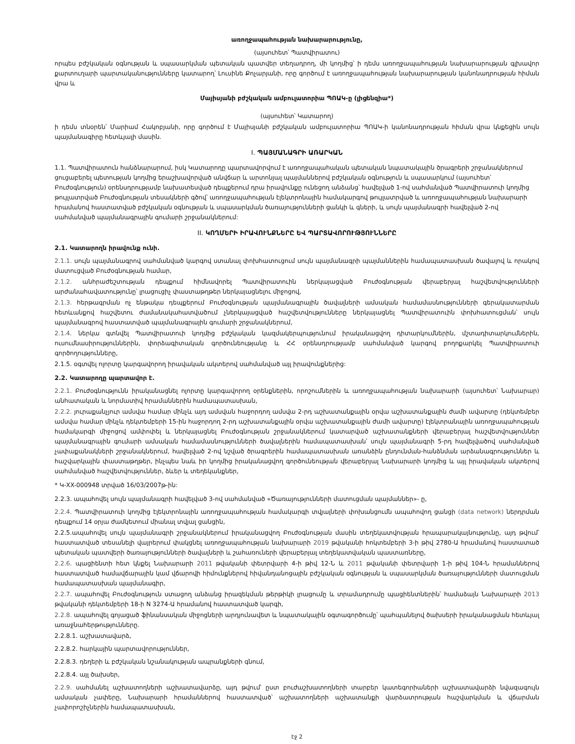առողջապահության նախարարությունը,
(այսուհետ՝ Պատվիրատու)
որպես բժշկական օգնության և սպասարկման պետական պատվեր տեղադրող, մի կողմից՝ ի դեմս առողջապահության նախարարության գլխավոր քարտուղարի պարտականությունները կատարող՝ Լուսինե Քոչարյանի, որը գործում է առողջապահության նախարարության կանոնադրության հիման վրա և
Մայիսյանի բժշկական ամբուլատորիա ՊՈԱԿ-ը (լիցենզիա*)
(այսուհետ՝ Կատարող)
ի դեմս տնօրեն՝ Մարիամ Հակոբյանի, որը գործում է Մայիսյանի բժշկական ամբուլատորիա ՊՈԱԿ-ի կանոնադրության հիման վրա կնքեցին սույն պայմանագիրը հետևյալի մասին.
I. ՊԱՅՄԱՆԱԳՐԻ ԱՌԱՐԿԱՆ
1.1. Պատվիրատուն հանձնարարում, իսկ Կատարողը պարտավորվում է առողջապահական պետական նպատակային ծրագրերի շրջանակներում ցուցաբերել պետության կողմից երաշխավորված անվճար և արտոնյալ պայմաններով բժշկական օգնություն և սպասարկում (այսուհետ՝ Բուժօգնություն) օրենսդրությամբ նախատեսված դեպքերում դրա իրավունքը ունեցող անձանց՝ հավելված 1-ով սահմանված Պատվիրատուի կողմից թույլատրված Բուժօգնության տեսակների գծով՝ առողջապահության էլեկտրոնային համակարգով թույլատրված և առողջապահության նախարարի հրամանով հաստատված բժշկական օգնության և սպասարկման ծառայությունների ցանկի և գների, և սույն պայմանագրի հավելված 2-ով սահմանված պայմանագրային գումարի շրջանակներում:
II. ԿՈՂՄԵՐԻ ԻՐԱՎՈՒՆՔՆԵՐԸ ԵՎ ՊԱՐՏԱՎՈՐՈՒԹՅՈՒՆՆԵՐԸ
2.1. Կատարողն իրավունք ունի.
2.1.1. սույն պայմանագրով սահմանված կարգով ստանալ փոխհատուցում սույն պայմանագրի պայմաններին համապատասխան ծավալով և որակով մատուցված Բուժօգնության համար,
2.1.2. անհրաժեշտության դեպքում հիմնավորել Պատվիրատուին ներկայացված Բուժօգնության վերաբերյալ հաշվետվությունների արժանահավատությունը՝ լրացուցիչ փաստաթղթեր ներկայացնելու միջոցով,
2.1.3. հերթագրման ոչ ենթակա դեպքերում Բուժօգնության պայմանագրային ծավալների ամսական համամասնությունների գերակատարման հետևանքով հաշվետու ժամանակահատվածում չներկայացված հաշվետվությունները ներկայացնել Պատվիրատուին փոխհատուցման՝ սույն պայմանագրով հաստատված պայմանագրային գումարի շրջանակներում,
2.1.4. ներկա գտնվել Պատվիրատուի կողմից բժշկական կազմակերպությունում իրականացվող դիտարկումներին, մշտադիտարկումներին, ուսումնասիրություններին, փորձագիտական գործունեությանը և ՀՀ օրենսդրությամբ սահմանված կարգով բողոքարկել Պատվիրատուի գործողությունները,
2.1.5. օգտվել ոլորտը կարգավորող իրավական ակտերով սահմանված այլ իրավունքներից:
2.2. Կատարողը պարտավոր է.
2.2.1. Բուժօգնությունն իրականացնել ոլորտը կարգավորող օրենքներին, որոշումներին և առողջապահության նախարարի (այսուհետ՝ Նախարար) անհատական և նորմատիվ հրամաններին համապատասխան,
2.2.2. յուրաքանչյուր ամսվա համար մինչև այդ ամսվան հաջորդող ամսվա 2-րդ աշխատանքային օրվա աշխատանքային ժամի ավարտը (դեկտեմբեր ամսվա համար մինչև դեկտեմբերի 15-ին հաջորդող 2-րդ աշխատանքային օրվա աշխատանքային ժամի ավարտը) էլեկտրանային առողջապահության համակարգի միջոցով ամփոփել և ներկայացնել Բուժօգնության շրջանակներում կատարված աշխատանքների վերաբերյալ հաշվետվություններ պայմանագրային գումարի ամսական համամասնությունների ծավալներին համապատասխան՝ սույն պայմանագրի 5-րդ հավելվածով սահմանված չափաքանակների շրջանակներում, հավելված 2-ով նշված ծրագրերին համապատասխան առանձին ընդունման-հանձնման արձանագրություններ և հաշվարկային փաստաթղթեր, ինչպես նաև իր կողմից իրականացվող գործունեության վերաբերյալ Նախարարի կողմից և այլ իրավական ակտերով սահմանված հաշվետվություններ, ձևեր և տեղեկանքներ,
* Կ-XX-000948 տրված 16/03/2007թ-ին:
2.2.3. ապահովել սույն պայմանագրի հավելված 3-ով սահմանված «Ծառայությունների մատուցման պայմաններ»- ը,
2.2.4. Պատվիրատուի կողմից էլեկտրոնային առողջապահության համակարգի տվյալների փոխանցումն ապահովող ցանցի (data network) ներդրման դեպքում 14 օրյա ժամկետում միանալ տվյալ ցանցին,
2.2.5.ապահովել սույն պայմանագրի շրջանակներում իրականացվող Բուժօգնության մասին տեղեկատվության հրապարակայնությունը, այդ թվում՝ հաստատված տեսանելի վայրերում փակցնել առողջապահության նախարարի 2019 թվականի հոկտեմբերի 3-ի թիվ 2780-Ա հրամանով հաստատած պետական պատվերի ծառայությունների ծավալների և շահառուների վերաբերյալ տեղեկատվական պաստառները,
2.2.6. պացիենտի հետ կնքել Նախարարի 2011 թվականի փետրվարի 4-ի թիվ 12-Ն և 2011 թվականի փետրվարի 1-ի թիվ 104-Ն հրամաններով հաստատված համավճարային կամ վճարովի հիմունքներով հիվանդանոցային բժշկական օգնության և սպասարկման ծառայությունների մատուցման համապատասխան պայմանագիր,
2.2.7. ապահովել Բուժօգնություն ստացող անձանց իրազեկման թերթիկի լրացումը և տրամադրումը պացիենտներին՝ համաձայն Նախարարի 2013 թվականի դեկտեմբերի 18-ի N 3274-Ա հրամանով հաստատված կարգի,
2.2.8. ապահովել գոյացած ֆինանսական միջոցների արդյունավետ և նպատակային օգտագործումը՝ պահպանելով ծախսերի իրականացման հետևյալ առաջնահերթությունները.
2.2.8.1. աշխատավարձ,
2.2.8.2. հարկային պարտավորություններ,
2.2.8.3. դեղերի և բժշկական նշանակության ապրանքների գնում,
2.2.8.4. այլ ծախսեր,
2.2.9. սահմանել աշխատողների աշխատավարձը, այդ թվում՝ ըստ բուժաշխատողների տարբեր կատեգորիաների աշխատավարձի նվազագույն ամսական չափերը, Նախարարի հրամաններով հաստատված՝ աշխատողների աշխատանքի վարձատրության հաշվարկման և վճարման չափորոշիչներին համապատասխան,
էջ 2